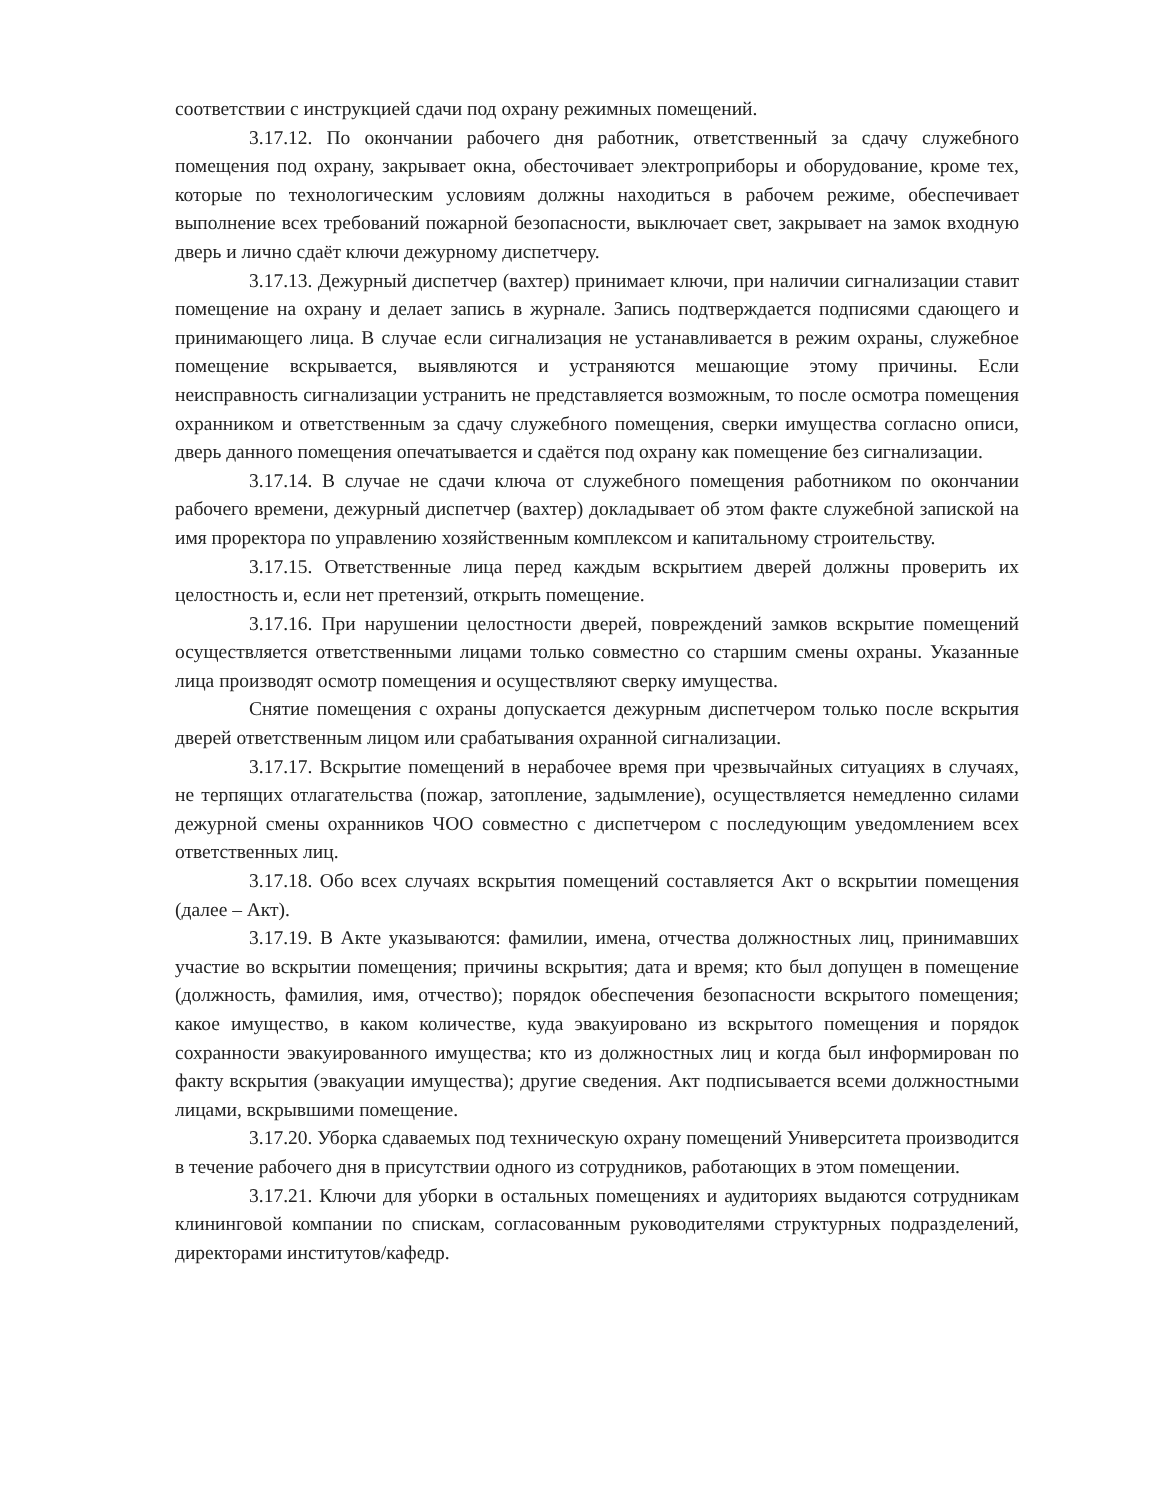соответствии с инструкцией сдачи под охрану режимных помещений.
3.17.12. По окончании рабочего дня работник, ответственный за сдачу служебного помещения под охрану, закрывает окна, обесточивает электроприборы и оборудование, кроме тех, которые по технологическим условиям должны находиться в рабочем режиме, обеспечивает выполнение всех требований пожарной безопасности, выключает свет, закрывает на замок входную дверь и лично сдаёт ключи дежурному диспетчеру.
3.17.13. Дежурный диспетчер (вахтер) принимает ключи, при наличии сигнализации ставит помещение на охрану и делает запись в журнале. Запись подтверждается подписями сдающего и принимающего лица. В случае если сигнализация не устанавливается в режим охраны, служебное помещение вскрывается, выявляются и устраняются мешающие этому причины. Если неисправность сигнализации устранить не представляется возможным, то после осмотра помещения охранником и ответственным за сдачу служебного помещения, сверки имущества согласно описи, дверь данного помещения опечатывается и сдаётся под охрану как помещение без сигнализации.
3.17.14. В случае не сдачи ключа от служебного помещения работником по окончании рабочего времени, дежурный диспетчер (вахтер) докладывает об этом факте служебной запиской на имя проректора по управлению хозяйственным комплексом и капитальному строительству.
3.17.15. Ответственные лица перед каждым вскрытием дверей должны проверить их целостность и, если нет претензий, открыть помещение.
3.17.16. При нарушении целостности дверей, повреждений замков вскрытие помещений осуществляется ответственными лицами только совместно со старшим смены охраны. Указанные лица производят осмотр помещения и осуществляют сверку имущества.
Снятие помещения с охраны допускается дежурным диспетчером только после вскрытия дверей ответственным лицом или срабатывания охранной сигнализации.
3.17.17. Вскрытие помещений в нерабочее время при чрезвычайных ситуациях в случаях, не терпящих отлагательства (пожар, затопление, задымление), осуществляется немедленно силами дежурной смены охранников ЧОО совместно с диспетчером с последующим уведомлением всех ответственных лиц.
3.17.18. Обо всех случаях вскрытия помещений составляется Акт о вскрытии помещения (далее – Акт).
3.17.19. В Акте указываются: фамилии, имена, отчества должностных лиц, принимавших участие во вскрытии помещения; причины вскрытия; дата и время; кто был допущен в помещение (должность, фамилия, имя, отчество); порядок обеспечения безопасности вскрытого помещения; какое имущество, в каком количестве, куда эвакуировано из вскрытого помещения и порядок сохранности эвакуированного имущества; кто из должностных лиц и когда был информирован по факту вскрытия (эвакуации имущества); другие сведения. Акт подписывается всеми должностными лицами, вскрывшими помещение.
3.17.20. Уборка сдаваемых под техническую охрану помещений Университета производится в течение рабочего дня в присутствии одного из сотрудников, работающих в этом помещении.
3.17.21. Ключи для уборки в остальных помещениях и аудиториях выдаются сотрудникам клининговой компании по спискам, согласованным руководителями структурных подразделений, директорами институтов/кафедр.